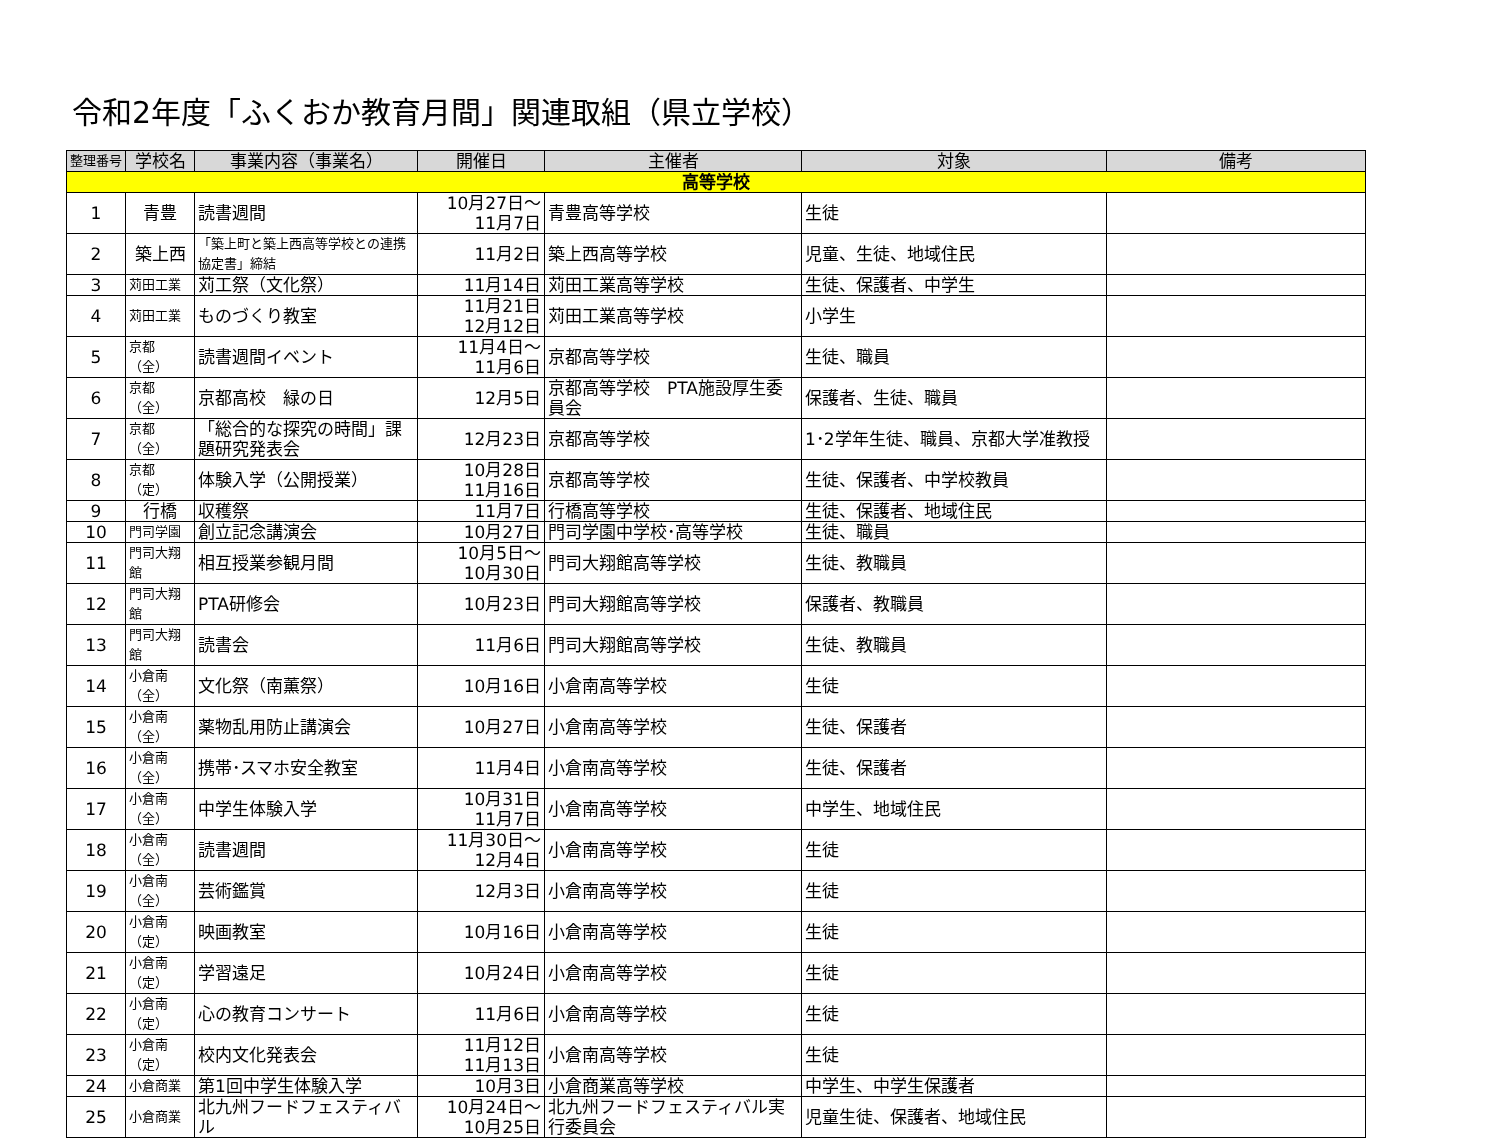令和2年度「ふくおか教育月間」関連取組（県立学校）
| 整理番号 | 学校名 | 事業内容（事業名） | 開催日 | 主催者 | 対象 | 備考 |
| --- | --- | --- | --- | --- | --- | --- |
| 高等学校 | | | | | | |
| 1 | 青豊 | 読書週間 | 10月27日～ 11月7日 | 青豊高等学校 | 生徒 | |
| 2 | 築上西 | 「築上町と築上西高等学校との連携協定書」締結 | 11月2日 | 築上西高等学校 | 児童、生徒、地域住民 | |
| 3 | 苅田工業 | 苅工祭（文化祭） | 11月14日 | 苅田工業高等学校 | 生徒、保護者、中学生 | |
| 4 | 苅田工業 | ものづくり教室 | 11月21日 12月12日 | 苅田工業高等学校 | 小学生 | |
| 5 | 京都（全） | 読書週間イベント | 11月4日～ 11月6日 | 京都高等学校 | 生徒、職員 | |
| 6 | 京都（全） | 京都高校 緑の日 | 12月5日 | 京都高等学校 PTA施設厚生委員会 | 保護者、生徒、職員 | |
| 7 | 京都（全） | 「総合的な探究の時間」課題研究発表会 | 12月23日 | 京都高等学校 | 1･2学年生徒、職員、京都大学准教授 | |
| 8 | 京都（定） | 体験入学（公開授業） | 10月28日 11月16日 | 京都高等学校 | 生徒、保護者、中学校教員 | |
| 9 | 行橋 | 収穫祭 | 11月7日 | 行橋高等学校 | 生徒、保護者、地域住民 | |
| 10 | 門司学園 | 創立記念講演会 | 10月27日 | 門司学園中学校･高等学校 | 生徒、職員 | |
| 11 | 門司大翔館 | 相互授業参観月間 | 10月5日～ 10月30日 | 門司大翔館高等学校 | 生徒、教職員 | |
| 12 | 門司大翔館 | PTA研修会 | 10月23日 | 門司大翔館高等学校 | 保護者、教職員 | |
| 13 | 門司大翔館 | 読書会 | 11月6日 | 門司大翔館高等学校 | 生徒、教職員 | |
| 14 | 小倉南（全） | 文化祭（南薫祭） | 10月16日 | 小倉南高等学校 | 生徒 | |
| 15 | 小倉南（全） | 薬物乱用防止講演会 | 10月27日 | 小倉南高等学校 | 生徒、保護者 | |
| 16 | 小倉南（全） | 携帯･スマホ安全教室 | 11月4日 | 小倉南高等学校 | 生徒、保護者 | |
| 17 | 小倉南（全） | 中学生体験入学 | 10月31日 11月7日 | 小倉南高等学校 | 中学生、地域住民 | |
| 18 | 小倉南（全） | 読書週間 | 11月30日～ 12月4日 | 小倉南高等学校 | 生徒 | |
| 19 | 小倉南（全） | 芸術鑑賞 | 12月3日 | 小倉南高等学校 | 生徒 | |
| 20 | 小倉南（定） | 映画教室 | 10月16日 | 小倉南高等学校 | 生徒 | |
| 21 | 小倉南（定） | 学習遠足 | 10月24日 | 小倉南高等学校 | 生徒 | |
| 22 | 小倉南（定） | 心の教育コンサート | 11月6日 | 小倉南高等学校 | 生徒 | |
| 23 | 小倉南（定） | 校内文化発表会 | 11月12日 11月13日 | 小倉南高等学校 | 生徒 | |
| 24 | 小倉商業 | 第1回中学生体験入学 | 10月3日 | 小倉商業高等学校 | 中学生、中学生保護者 | |
| 25 | 小倉商業 | 北九州フードフェスティバル | 10月24日～ 10月25日 | 北九州フードフェスティバル実行委員会 | 児童生徒、保護者、地域住民 | |